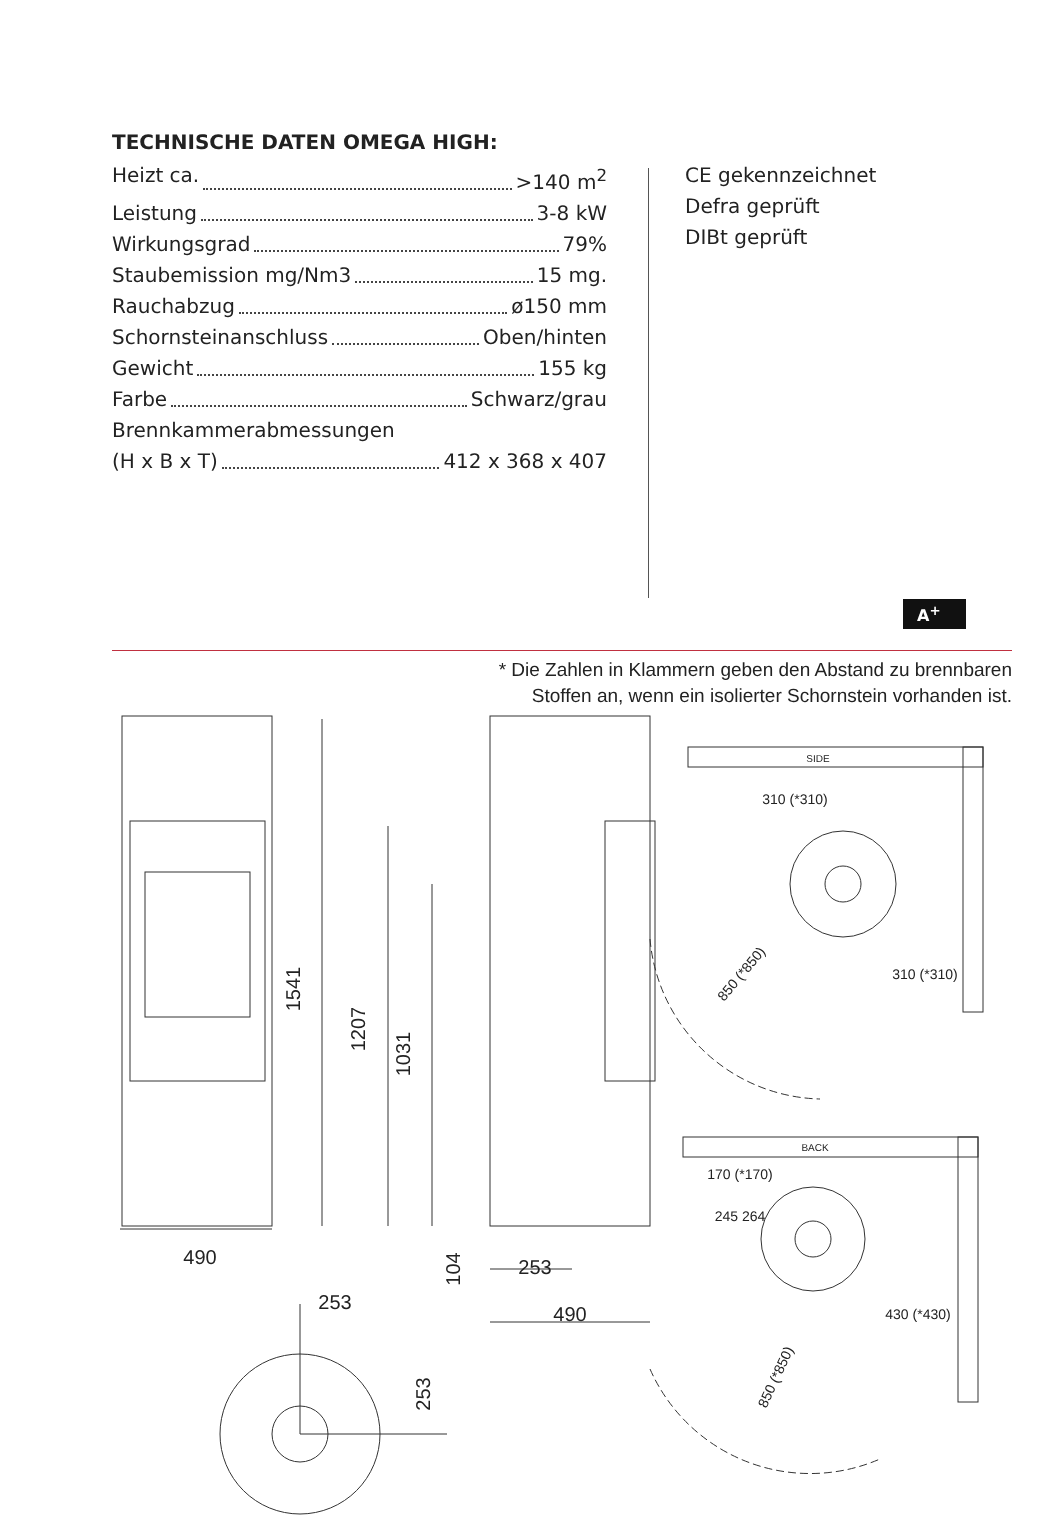TECHNISCHE DATEN OMEGA HIGH:
Heizt ca. >140 m<sup>2</sup>
Leistung 3-8 kW
Wirkungsgrad 79%
Staubemission mg/Nm3 15 mg.
Rauchabzug ø150 mm
Schornsteinanschluss Oben/hinten
Gewicht 155 kg
Farbe Schwarz/grau
Brennkammerabmessungen
(H x B x T) 412 x 368 x 407
CE gekennzeichnet
Defra geprüft
DIBt geprüft
A<sup>+</sup>
* Die Zahlen in Klammern geben den Abstand zu brennbaren
Stoffen an, wenn ein isolierter Schornstein vorhanden ist.
490
1541
1207
1031
104
253
490
253
253
SIDE
310 (*310)
310 (*310)
850 (*850)
BACK
170 (*170)
245 264
430 (*430)
850 (*850)